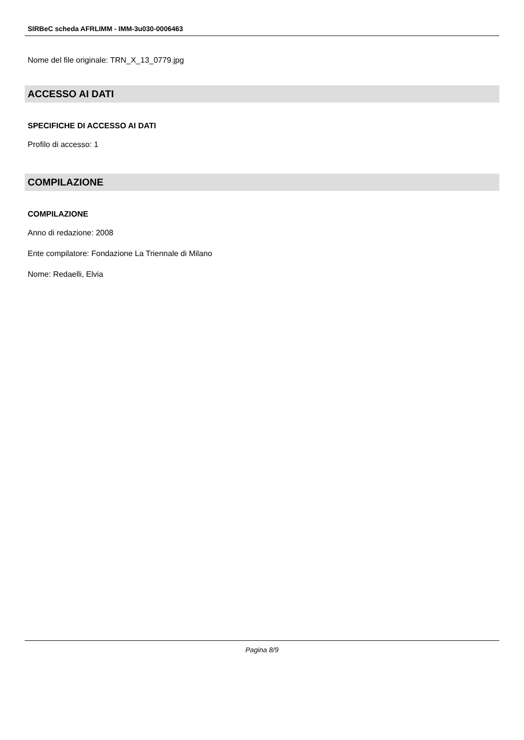SIRBeC scheda AFRLIMM - IMM-3u030-0006463
Nome del file originale: TRN_X_13_0779.jpg
ACCESSO AI DATI
SPECIFICHE DI ACCESSO AI DATI
Profilo di accesso: 1
COMPILAZIONE
COMPILAZIONE
Anno di redazione: 2008
Ente compilatore: Fondazione La Triennale di Milano
Nome: Redaelli, Elvia
Pagina 8/9